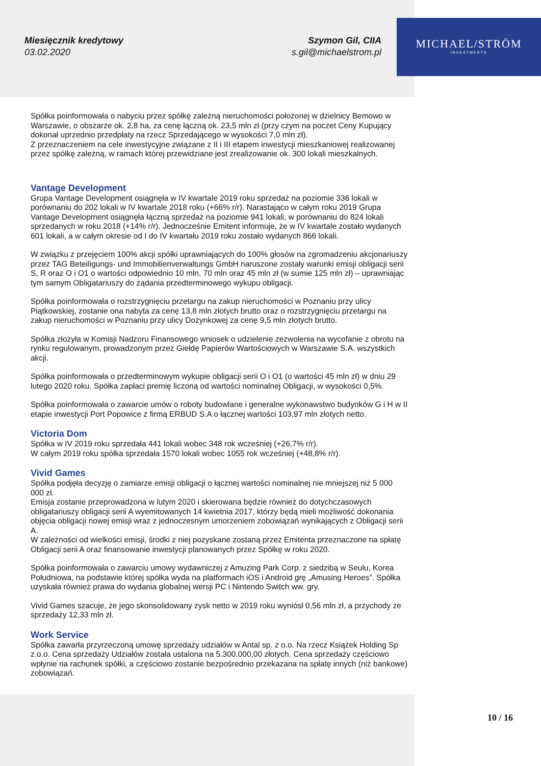Miesięcznik kredytowy
03.02.2020
Szymon Gil, CIIA
s.gil@michaelstrom.pl
MICHAEL/STRÖM
INVESTMENTS
Spółka poinformowała o nabyciu przez spółkę zależną nieruchomości położonej w dzielnicy Bemowo w Warszawie, o obszarze ok. 2,8 ha, za cenę łączną ok. 23,5 mln zł (przy czym na poczet Ceny Kupujący dokonał uprzednio przedpłaty na rzecz Sprzedającego w wysokości 7,0 mln zł).
Z przeznaczeniem na cele inwestycyjne związane z II i III etapem inwestycji mieszkaniowej realizowanej przez spółkę zależną, w ramach której przewidziane jest zrealizowanie ok. 300 lokali mieszkalnych.
Vantage Development
Grupa Vantage Development osiągnęła w IV kwartale 2019 roku sprzedaż na poziomie 336 lokali w porównaniu do 202 lokali w IV kwartale 2018 roku (+66% r/r). Narastająco w całym roku 2019 Grupa Vantage Development osiągnęła łączną sprzedaż na poziomie 941 lokali, w porównaniu do 824 lokali sprzedanych w roku 2018 (+14% r/r). Jednocześnie Emitent informuje, że w IV kwartale zostało wydanych 601 lokali, a w całym okresie od I do IV kwartału 2019 roku zostało wydanych 866 lokali.
W związku z przejęciem 100% akcji spółki uprawniających do 100% głosów na zgromadzeniu akcjonariuszy przez TAG Beteiligungs- und Immobilienverwaltungs GmbH naruszone zostały warunki emisji obligacji serii S, R oraz O i O1 o wartości odpowiednio 10 mln, 70 mln oraz 45 mln zł (w sumie 125 mln zł) – uprawniając tym samym Obligatariuszy do żądania przedterminowego wykupu obligacji.
Spółka poinformowała o rozstrzygnięciu przetargu na zakup nieruchomości w Poznaniu przy ulicy Piątkowskiej, zostanie ona nabyta za cenę 13,8 mln złotych brutto oraz o rozstrzygnięciu przetargu na zakup nieruchomości w Poznaniu przy ulicy Dożynkowej za cenę 9,5 mln złotych brutto.
Spółka złożyła w Komisji Nadzoru Finansowego wniosek o udzielenie zezwolenia na wycofanie z obrotu na rynku regulowanym, prowadzonym przez Giełdę Papierów Wartościowych w Warszawie S.A. wszystkich akcji.
Spółka poinformowała o przedterminowym wykupie obligacji serii O i O1 (o wartości 45 mln zł) w dniu 29 lutego 2020 roku. Spółka zapłaci premię liczoną od wartości nominalnej Obligacji, w wysokości 0,5%.
Spółka poinformowała o zawarcie umów o roboty budowlane i generalne wykonawstwo budynków G i H w II etapie inwestycji Port Popowice z firmą ERBUD S.A o łącznej wartości 103,97 mln złotych netto.
Victoria Dom
Spółka w IV 2019 roku sprzedała 441 lokali wobec 348 rok wcześniej (+26,7% r/r).
W całym 2019 roku spółka sprzedała 1570 lokali wobec 1055 rok wcześniej (+48,8% r/r).
Vivid Games
Spółka podjęła decyzję o zamiarze emisji obligacji o łącznej wartości nominalnej nie mniejszej niż 5 000 000 zł.
Emisja zostanie przeprowadzona w lutym 2020 i skierowana będzie również do dotychczasowych obligatariuszy obligacji serii A wyemitowanych 14 kwietnia 2017, którzy będą mieli możliwość dokonania objęcia obligacji nowej emisji wraz z jednoczesnym umorzeniem zobowiązań wynikających z Obligacji serii A.
W zależności od wielkości emisji, środki z niej pozyskane zostaną przez Emitenta przeznaczone na spłatę Obligacji serii A oraz finansowanie inwestycji planowanych przez Spółkę w roku 2020.
Spółka poinformowała o zawarciu umowy wydawniczej z Amuzing Park Corp. z siedzibą w Seulu, Korea Południowa, na podstawie której spółka wyda na platformach iOS i Android grę „Amusing Heroes”. Spółka uzyskała również prawa do wydania globalnej wersji PC i Nintendo Switch ww. gry.
Vivid Games szacuje, że jego skonsolidowany zysk netto w 2019 roku wyniósł 0,56 mln zł, a przychody ze sprzedaży 12,33 mln zł.
Work Service
Spółka zawarła przyrzeczoną umowę sprzedaży udziałów w Antal sp. z o.o. Na rzecz Książek Holding Sp z.o.o. Cena sprzedaży Udziałów została ustalona na 5.300.000,00 złotych. Cena sprzedaży częściowo wpłynie na rachunek spółki, a częściowo zostanie bezpośrednio przekazana na spłatę innych (niż bankowe) zobowiązań.
10 / 16